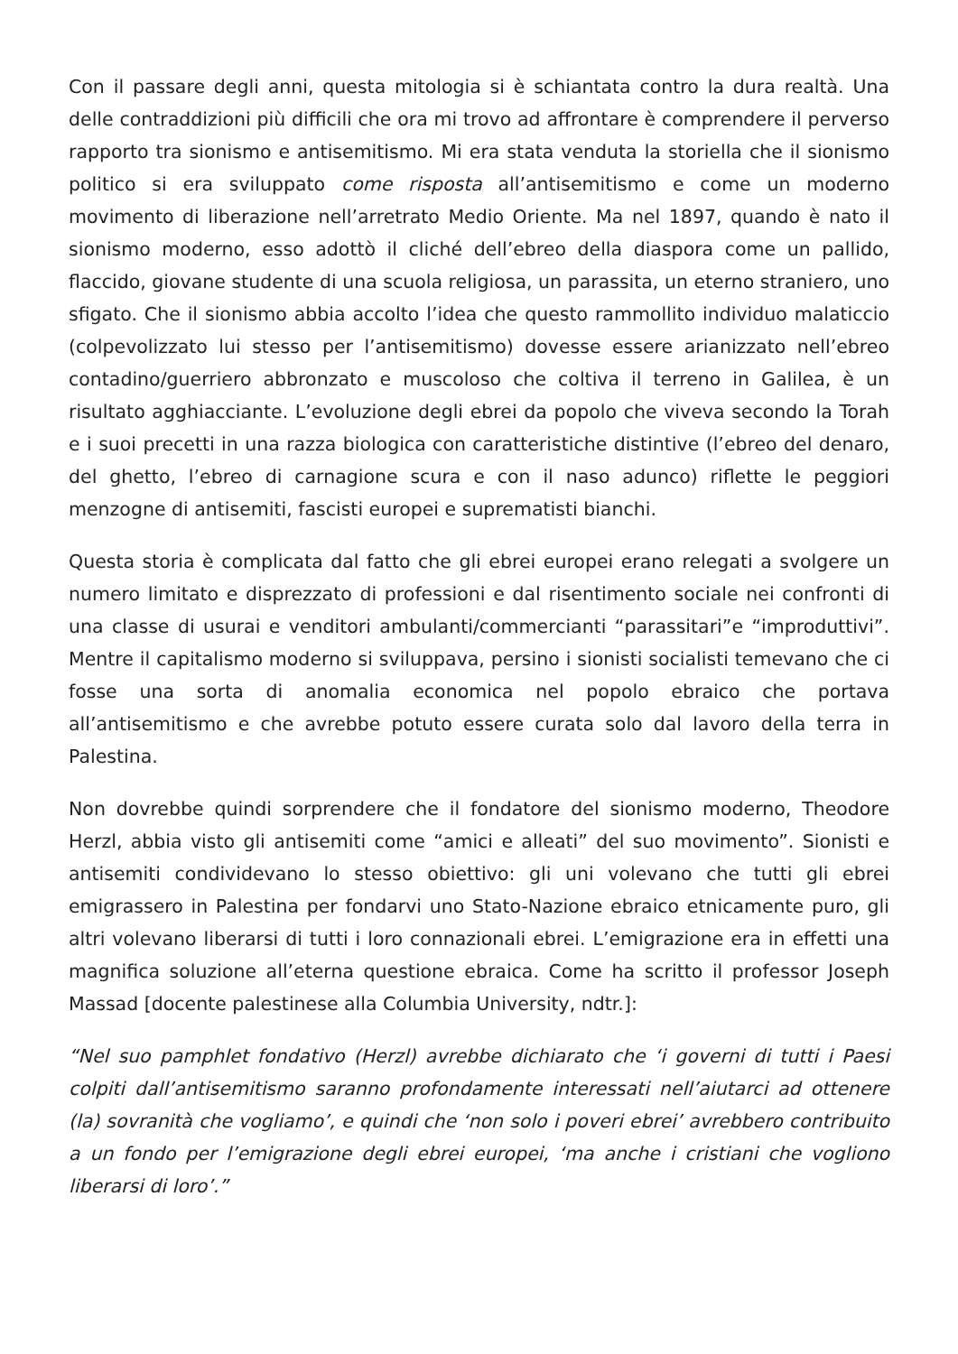Con il passare degli anni, questa mitologia si è schiantata contro la dura realtà. Una delle contraddizioni più difficili che ora mi trovo ad affrontare è comprendere il perverso rapporto tra sionismo e antisemitismo. Mi era stata venduta la storiella che il sionismo politico si era sviluppato come risposta all’antisemitismo e come un moderno movimento di liberazione nell’arretrato Medio Oriente. Ma nel 1897, quando è nato il sionismo moderno, esso adottò il cliché dell’ebreo della diaspora come un pallido, flaccido, giovane studente di una scuola religiosa, un parassita, un eterno straniero, uno sfigato. Che il sionismo abbia accolto l’idea che questo rammollito individuo malaticcio (colpevolizzato lui stesso per l’antisemitismo) dovesse essere arianizzato nell’ebreo contadino/guerriero abbronzato e muscoloso che coltiva il terreno in Galilea, è un risultato agghiacciante. L’evoluzione degli ebrei da popolo che viveva secondo la Torah e i suoi precetti in una razza biologica con caratteristiche distintive (l’ebreo del denaro, del ghetto, l’ebreo di carnagione scura e con il naso adunco) riflette le peggiori menzogne di antisemiti, fascisti europei e suprematisti bianchi.
Questa storia è complicata dal fatto che gli ebrei europei erano relegati a svolgere un numero limitato e disprezzato di professioni e dal risentimento sociale nei confronti di una classe di usurai e venditori ambulanti/commercianti “parassitari”e “improduttivi”. Mentre il capitalismo moderno si sviluppava, persino i sionisti socialisti temevano che ci fosse una sorta di anomalia economica nel popolo ebraico che portava all’antisemitismo e che avrebbe potuto essere curata solo dal lavoro della terra in Palestina.
Non dovrebbe quindi sorprendere che il fondatore del sionismo moderno, Theodore Herzl, abbia visto gli antisemiti come “amici e alleati” del suo movimento”. Sionisti e antisemiti condividevano lo stesso obiettivo: gli uni volevano che tutti gli ebrei emigrassero in Palestina per fondarvi uno Stato-Nazione ebraico etnicamente puro, gli altri volevano liberarsi di tutti i loro connazionali ebrei. L’emigrazione era in effetti una magnifica soluzione all’eterna questione ebraica. Come ha scritto il professor Joseph Massad [docente palestinese alla Columbia University, ndtr.]:
“Nel suo pamphlet fondativo (Herzl) avrebbe dichiarato che ‘i governi di tutti i Paesi colpiti dall’antisemitismo saranno profondamente interessati nell’aiutarci ad ottenere (la) sovranità che vogliamo’, e quindi che ‘non solo i poveri ebrei’ avrebbero contribuito a un fondo per l’emigrazione degli ebrei europei, ‘ma anche i cristiani che vogliono liberarsi di loro’.”